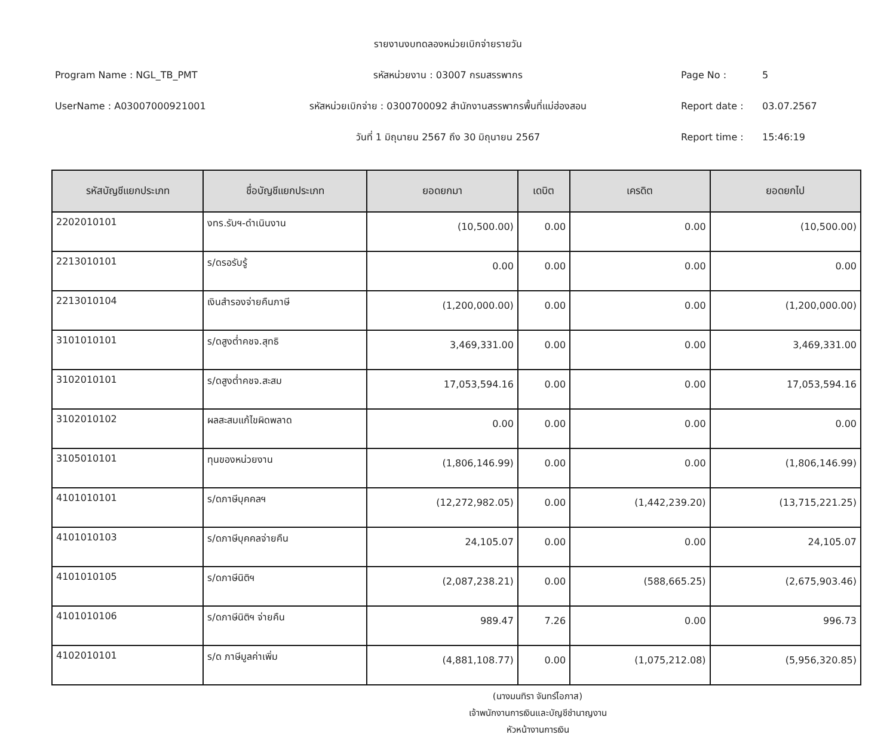Program Name : NGL_TB_PMT
UserName : A03007000921001
รายงานงบทดลองหน่วยเบิกจ่ายรายวัน
รหัสหน่วยงาน : 03007 กรมสรรพากร
รหัสหน่วยเบิกจ่าย : 0300700092 สำนักงานสรรพากรพื้นที่แม่ฮ่องสอน
วันที่ 1 มิถุนายน 2567 ถึง 30 มิถุนายน 2567
Page No : 5
Report date : 03.07.2567
Report time : 15:46:19
| รหัสบัญชีแยกประเภท | ชื่อบัญชีแยกประเภท | ยอดยกมา | เดบิต | เครดิต | ยอดยกไป |
| --- | --- | --- | --- | --- | --- |
| 2202010101 | งทร.รับฯ-ดำเนินงาน | (10,500.00) | 0.00 | 0.00 | (10,500.00) |
| 2213010101 | ร/ดรอรับรู้ | 0.00 | 0.00 | 0.00 | 0.00 |
| 2213010104 | เงินสำรองจ่ายคืนภาษี | (1,200,000.00) | 0.00 | 0.00 | (1,200,000.00) |
| 3101010101 | ร/ดสูงต่ำคชจ.สุทธิ | 3,469,331.00 | 0.00 | 0.00 | 3,469,331.00 |
| 3102010101 | ร/ดสูงต่ำคชจ.สะสม | 17,053,594.16 | 0.00 | 0.00 | 17,053,594.16 |
| 3102010102 | ผลสะสมแก้ไขผิดพลาด | 0.00 | 0.00 | 0.00 | 0.00 |
| 3105010101 | ทุนของหน่วยงาน | (1,806,146.99) | 0.00 | 0.00 | (1,806,146.99) |
| 4101010101 | ร/ดภาษีบุคคลฯ | (12,272,982.05) | 0.00 | (1,442,239.20) | (13,715,221.25) |
| 4101010103 | ร/ดภาษีบุคคลจ่ายคืน | 24,105.07 | 0.00 | 0.00 | 24,105.07 |
| 4101010105 | ร/ดภาษีนิติฯ | (2,087,238.21) | 0.00 | (588,665.25) | (2,675,903.46) |
| 4101010106 | ร/ดภาษีนิติฯ จ่ายคืน | 989.47 | 7.26 | 0.00 | 996.73 |
| 4102010101 | ร/ด ภาษีมูลค่าเพิ่ม | (4,881,108.77) | 0.00 | (1,075,212.08) | (5,956,320.85) |
(นางมนทิรา จันทร์ไอภาส)
เจ้าพนักงานการเงินและบัญชีชำนาญงาน
หัวหน้างานการเงิน